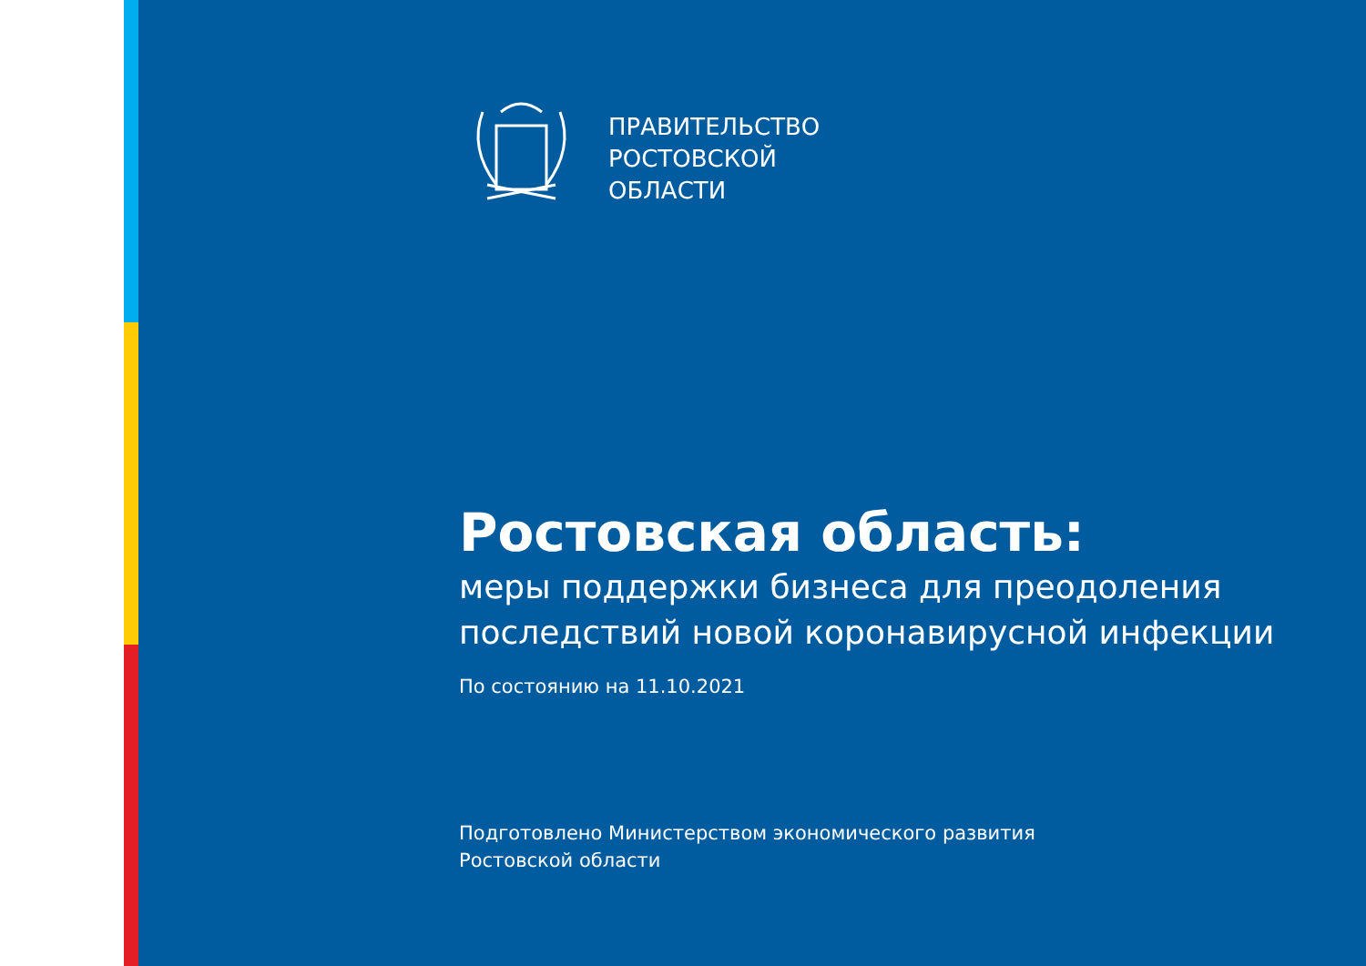ПРАВИТЕЛЬСТВО
РОСТОВСКОЙ
ОБЛАСТИ
Ростовская область:
меры поддержки бизнеса для преодоления последствий новой коронавирусной инфекции
По состоянию на 11.10.2021
Подготовлено Министерством экономического развития
Ростовской области